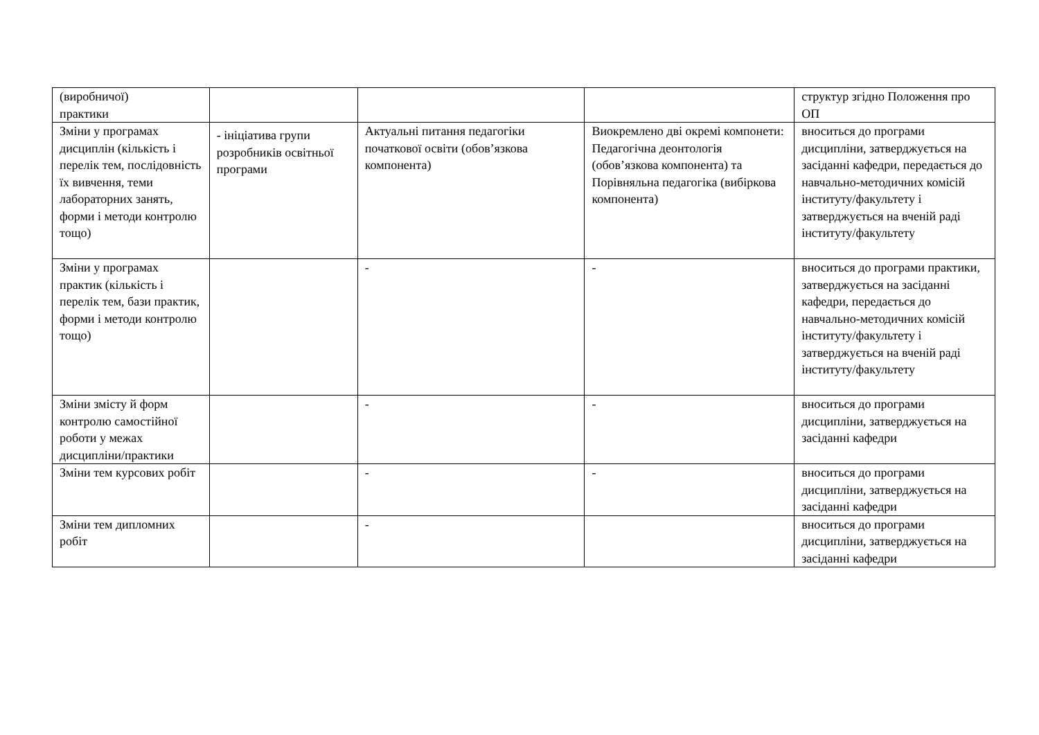| (виробничої) практики | | | | структур згідно Положення про ОП |
| Зміни у програмах дисциплін (кількість і перелік тем, послідовність їх вивчення, теми лабораторних занять, форми і методи контролю тощо) | - ініціатива групи розробників освітньої програми | Актуальні питання педагогіки початкової освіти (обов’язкова компонента) | Виокремлено дві окремі компонети: Педагогічна деонтологія (обов’язкова компонента) та Порівняльна педагогіка (вибіркова компонента) | вноситься до програми дисципліни, затверджується на засіданні кафедри, передається до навчально-методичних комісій інституту/факультету і затверджується на вченій раді інституту/факультету |
| Зміни у програмах практик (кількість і перелік тем, бази практик, форми і методи контролю тощо) | | - | - | вноситься до програми практики, затверджується на засіданні кафедри, передається до навчально-методичних комісій інституту/факультету і затверджується на вченій раді інституту/факультету |
| Зміни змісту й форм контролю самостійної роботи у межах дисципліни/практики | | - | - | вноситься до програми дисципліни, затверджується на засіданні кафедри |
| Зміни тем курсових робіт | | - | - | вноситься до програми дисципліни, затверджується на засіданні кафедри |
| Зміни тем дипломних робіт | | - | | вноситься до програми дисципліни, затверджується на засіданні кафедри |